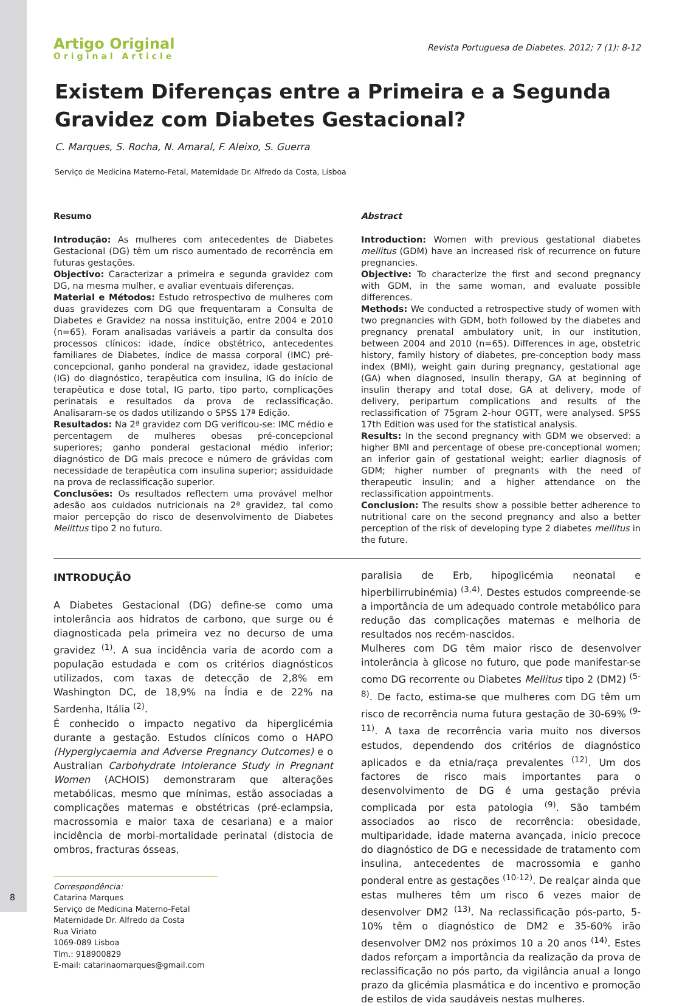8
Artigo Original
Original Article
Revista Portuguesa de Diabetes. 2012; 7 (1): 8-12
Existem Diferenças entre a Primeira e a Segunda Gravidez com Diabetes Gestacional?
C. Marques, S. Rocha, N. Amaral, F. Aleixo, S. Guerra
Serviço de Medicina Materno-Fetal, Maternidade Dr. Alfredo da Costa, Lisboa
Resumo
Introdução: As mulheres com antecedentes de Diabetes Gestacional (DG) têm um risco aumentado de recorrência em futuras gestações.
Objectivo: Caracterizar a primeira e segunda gravidez com DG, na mesma mulher, e avaliar eventuais diferenças.
Material e Métodos: Estudo retrospectivo de mulheres com duas gravidezes com DG que frequentaram a Consulta de Diabetes e Gravidez na nossa instituição, entre 2004 e 2010 (n=65). Foram analisadas variáveis a partir da consulta dos processos clínicos: idade, índice obstétrico, antecedentes familiares de Diabetes, índice de massa corporal (IMC) pré-concepcional, ganho ponderal na gravidez, idade gestacional (IG) do diagnóstico, terapêutica com insulina, IG do início de terapêutica e dose total, IG parto, tipo parto, complicações perinatais e resultados da prova de reclassificação. Analisaram-se os dados utilizando o SPSS 17ª Edição.
Resultados: Na 2ª gravidez com DG verificou-se: IMC médio e percentagem de mulheres obesas pré-concepcional superiores; ganho ponderal gestacional médio inferior; diagnóstico de DG mais precoce e número de grávidas com necessidade de terapêutica com insulina superior; assiduidade na prova de reclassificação superior.
Conclusões: Os resultados reflectem uma provável melhor adesão aos cuidados nutricionais na 2ª gravidez, tal como maior percepção do risco de desenvolvimento de Diabetes Melittus tipo 2 no futuro.
Abstract
Introduction: Women with previous gestational diabetes mellitus (GDM) have an increased risk of recurrence on future pregnancies.
Objective: To characterize the first and second pregnancy with GDM, in the same woman, and evaluate possible differences.
Methods: We conducted a retrospective study of women with two pregnancies with GDM, both followed by the diabetes and pregnancy prenatal ambulatory unit, in our institution, between 2004 and 2010 (n=65). Differences in age, obstetric history, family history of diabetes, pre-conception body mass index (BMI), weight gain during pregnancy, gestational age (GA) when diagnosed, insulin therapy, GA at beginning of insulin therapy and total dose, GA at delivery, mode of delivery, peripartum complications and results of the reclassification of 75gram 2-hour OGTT, were analysed. SPSS 17th Edition was used for the statistical analysis.
Results: In the second pregnancy with GDM we observed: a higher BMI and percentage of obese pre-conceptional women; an inferior gain of gestational weight; earlier diagnosis of GDM; higher number of pregnants with the need of therapeutic insulin; and a higher attendance on the reclassification appointments.
Conclusion: The results show a possible better adherence to nutritional care on the second pregnancy and also a better perception of the risk of developing type 2 diabetes mellitus in the future.
INTRODUÇÃO
A Diabetes Gestacional (DG) define-se como uma intolerância aos hidratos de carbono, que surge ou é diagnosticada pela primeira vez no decurso de uma gravidez <sup>(1)</sup>. A sua incidência varia de acordo com a população estudada e com os critérios diagnósticos utilizados, com taxas de detecção de 2,8% em Washington DC, de 18,9% na Índia e de 22% na Sardenha, Itália <sup>(2)</sup>.
É conhecido o impacto negativo da hiperglicémia durante a gestação. Estudos clínicos como o HAPO (Hyperglycaemia and Adverse Pregnancy Outcomes) e o Australian Carbohydrate Intolerance Study in Pregnant Women (ACHOIS) demonstraram que alterações metabólicas, mesmo que mínimas, estão associadas a complicações maternas e obstétricas (pré-eclampsia, macrossomia e maior taxa de cesariana) e a maior incidência de morbi-mortalidade perinatal (distocia de ombros, fracturas ósseas,
Correspondência:
Catarina Marques
Serviço de Medicina Materno-Fetal
Maternidade Dr. Alfredo da Costa
Rua Viriato
1069-089 Lisboa
Tlm.: 918900829
E-mail: catarinaomarques@gmail.com
paralisia de Erb, hipoglicémia neonatal e hiperbilirrubinémia) <sup>(3,4)</sup>. Destes estudos compreende-se a importância de um adequado controle metabólico para redução das complicações maternas e melhoria de resultados nos recém-nascidos.
Mulheres com DG têm maior risco de desenvolver intolerância à glicose no futuro, que pode manifestar-se como DG recorrente ou Diabetes Mellitus tipo 2 (DM2) <sup>(5-8)</sup>. De facto, estima-se que mulheres com DG têm um risco de recorrência numa futura gestação de 30-69% <sup>(9-11)</sup>. A taxa de recorrência varia muito nos diversos estudos, dependendo dos critérios de diagnóstico aplicados e da etnia/raça prevalentes <sup>(12)</sup>. Um dos factores de risco mais importantes para o desenvolvimento de DG é uma gestação prévia complicada por esta patologia <sup>(9)</sup>. São também associados ao risco de recorrência: obesidade, multiparidade, idade materna avançada, inicio precoce do diagnóstico de DG e necessidade de tratamento com insulina, antecedentes de macrossomia e ganho ponderal entre as gestações <sup>(10-12)</sup>. De realçar ainda que estas mulheres têm um risco 6 vezes maior de desenvolver DM2 <sup>(13)</sup>. Na reclassificação pós-parto, 5-10% têm o diagnóstico de DM2 e 35-60% irão desenvolver DM2 nos próximos 10 a 20 anos <sup>(14)</sup>. Estes dados reforçam a importância da realização da prova de reclassificação no pós parto, da vigilância anual a longo prazo da glicémia plasmática e do incentivo e promoção de estilos de vida saudáveis nestas mulheres.